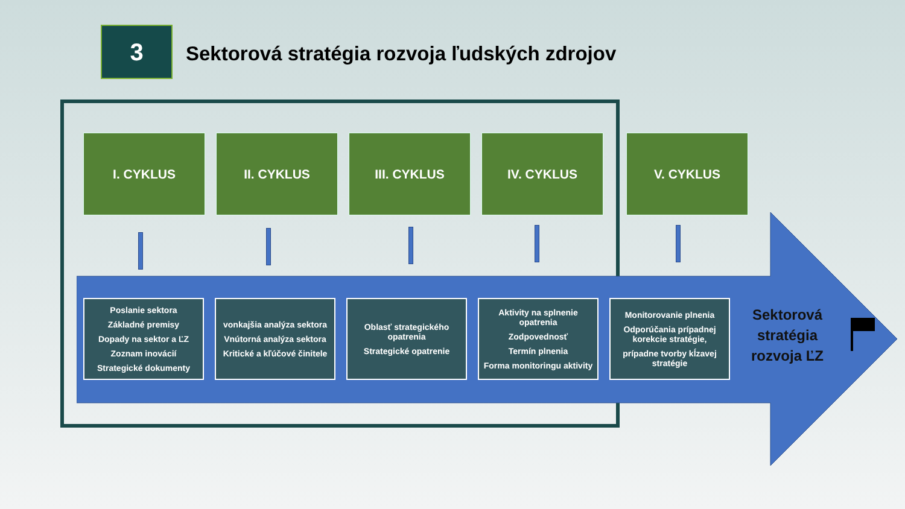3
Sektorová stratégia rozvoja ľudských zdrojov
I. CYKLUS II. CYKLUS III. CYKLUS IV. CYKLUS V. CYKLUS
Poslanie sektora
Základné premisy
Dopady na sektor a ĽZ
Zoznam inovácií
Strategické dokumenty
vonkajšia analýza sektora
Vnútorná analýza sektora
Kritické a kľúčové činitele
Oblasť strategického opatrenia
Strategické opatrenie
Aktivity na splnenie opatrenia
Zodpovednosť
Termín plnenia
Forma monitoringu aktivity
Monitorovanie plnenia
Odporúčania prípadnej korekcie stratégie,
prípadne tvorby kĺzavej stratégie
Sektorová
stratégia
rozvoja ĽZ